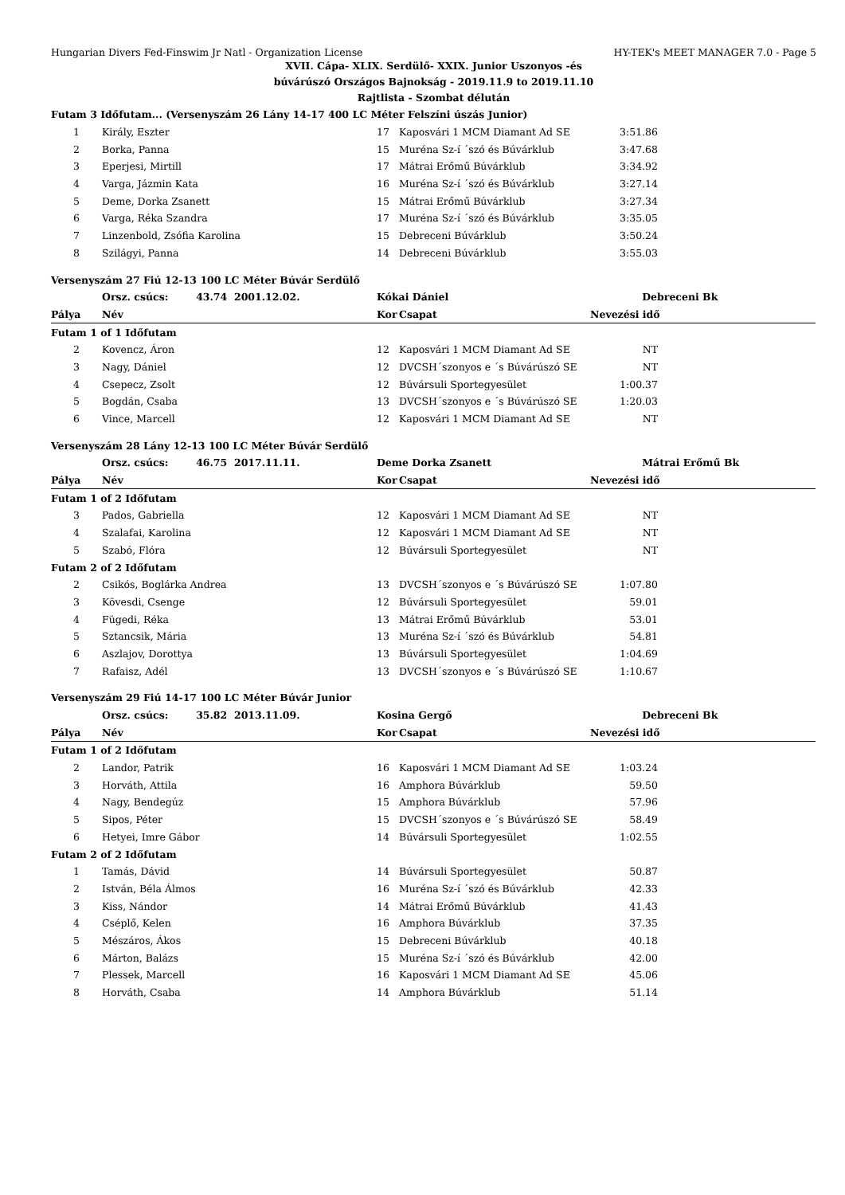Hungarian Divers Fed-Finswim Jr Natl - Organization License HY-TEK's MEET MANAGER 7.0 - Page 5
XVII. Cápa- XLIX. Serdülő- XXIX. Junior Uszonyos -és
búvárúszó Országos Bajnokság - 2019.11.9 to 2019.11.10
Rajtlista - Szombat délután
| Futam 3 Időfutam... (Versenyszám 26 Lány 14-17 400 LC Méter Felszíni úszás Junior) | | | | | |
| 1 | Király, Eszter | 17 | Kaposvári 1 MCM Diamant Ad SE | 3:51.86 | |
| 2 | Borka, Panna | 15 | Muréna Sz-í ´szó és Búvárklub | 3:47.68 | |
| 3 | Eperjesi, Mirtill | 17 | Mátrai Erőmű Búvárklub | 3:34.92 | |
| 4 | Varga, Jázmin Kata | 16 | Muréna Sz-í ´szó és Búvárklub | 3:27.14 | |
| 5 | Deme, Dorka Zsanett | 15 | Mátrai Erőmű Búvárklub | 3:27.34 | |
| 6 | Varga, Réka Szandra | 17 | Muréna Sz-í ´szó és Búvárklub | 3:35.05 | |
| 7 | Linzenbold, Zsófia Karolina | 15 | Debreceni Búvárklub | 3:50.24 | |
| 8 | Szilágyi, Panna | 14 | Debreceni Búvárklub | 3:55.03 | |
| Versenyszám 27 Fiú 12-13 100 LC Méter Búvár Serdülő | | | | | |
| | Orsz. csúcs: 43.74 2001.12.02. | Kókai Dániel | | Debreceni Bk | |
| Pálya | Név | Kor | Csapat | Nevezési idő | |
| Futam 1 of 1 Időfutam | | | | | |
| 2 | Kovencz, Áron | 12 | Kaposvári 1 MCM Diamant Ad SE | NT | |
| 3 | Nagy, Dániel | 12 | DVCSH´szonyos e ´s Búvárúszó SE | NT | |
| 4 | Csepecz, Zsolt | 12 | Búvársuli Sportegyesület | 1:00.37 | |
| 5 | Bogdán, Csaba | 13 | DVCSH´szonyos e ´s Búvárúszó SE | 1:20.03 | |
| 6 | Vince, Marcell | 12 | Kaposvári 1 MCM Diamant Ad SE | NT | |
| Versenyszám 28 Lány 12-13 100 LC Méter Búvár Serdülő | | | | | |
| | Orsz. csúcs: 46.75 2017.11.11. | Deme Dorka Zsanett | | Mátrai Erőmű Bk | |
| Pálya | Név | Kor | Csapat | Nevezési idő | |
| Futam 1 of 2 Időfutam | | | | | |
| 3 | Pados, Gabriella | 12 | Kaposvári 1 MCM Diamant Ad SE | NT | |
| 4 | Szalafai, Karolina | 12 | Kaposvári 1 MCM Diamant Ad SE | NT | |
| 5 | Szabó, Flóra | 12 | Búvársuli Sportegyesület | NT | |
| Futam 2 of 2 Időfutam | | | | | |
| 2 | Csikós, Boglárka Andrea | 13 | DVCSH´szonyos e ´s Búvárúszó SE | 1:07.80 | |
| 3 | Kövesdi, Csenge | 12 | Búvársuli Sportegyesület | 59.01 | |
| 4 | Fügedi, Réka | 13 | Mátrai Erőmű Búvárklub | 53.01 | |
| 5 | Sztancsik, Mária | 13 | Muréna Sz-í ´szó és Búvárklub | 54.81 | |
| 6 | Aszlajov, Dorottya | 13 | Búvársuli Sportegyesület | 1:04.69 | |
| 7 | Rafaisz, Adél | 13 | DVCSH´szonyos e ´s Búvárúszó SE | 1:10.67 | |
| Versenyszám 29 Fiú 14-17 100 LC Méter Búvár Junior | | | | | |
| | Orsz. csúcs: 35.82 2013.11.09. | Kosina Gergő | | Debreceni Bk | |
| Pálya | Név | Kor | Csapat | Nevezési idő | |
| Futam 1 of 2 Időfutam | | | | | |
| 2 | Landor, Patrik | 16 | Kaposvári 1 MCM Diamant Ad SE | 1:03.24 | |
| 3 | Horváth, Attila | 16 | Amphora Búvárklub | 59.50 | |
| 4 | Nagy, Bendegúz | 15 | Amphora Búvárklub | 57.96 | |
| 5 | Sipos, Péter | 15 | DVCSH´szonyos e ´s Búvárúszó SE | 58.49 | |
| 6 | Hetyei, Imre Gábor | 14 | Búvársuli Sportegyesület | 1:02.55 | |
| Futam 2 of 2 Időfutam | | | | | |
| 1 | Tamás, Dávid | 14 | Búvársuli Sportegyesület | 50.87 | |
| 2 | István, Béla Álmos | 16 | Muréna Sz-í ´szó és Búvárklub | 42.33 | |
| 3 | Kiss, Nándor | 14 | Mátrai Erőmű Búvárklub | 41.43 | |
| 4 | Cséplő, Kelen | 16 | Amphora Búvárklub | 37.35 | |
| 5 | Mészáros, Ákos | 15 | Debreceni Búvárklub | 40.18 | |
| 6 | Márton, Balázs | 15 | Muréna Sz-í ´szó és Búvárklub | 42.00 | |
| 7 | Plessek, Marcell | 16 | Kaposvári 1 MCM Diamant Ad SE | 45.06 | |
| 8 | Horváth, Csaba | 14 | Amphora Búvárklub | 51.14 | |